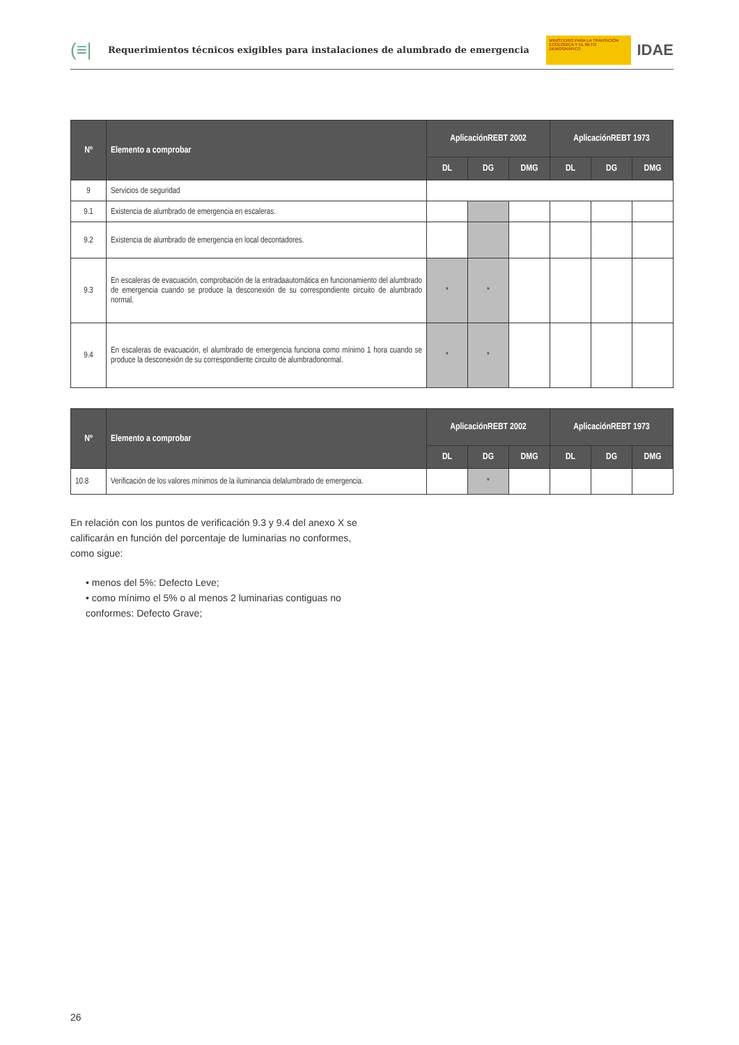(≡|
Requerimientos técnicos exigibles para instalaciones de alumbrado de emergencia
MINISTERIO PARA LA TRANSICIÓN ECOLÓGICA Y EL RETO DEMOGRÁFICO
IDAE
| Nº | Elemento a comprobar | AplicaciónREBT 2002 | | | AplicaciónREBT 1973 | | |
| --- | --- | --- | --- | --- | --- | --- | --- |
| | | DL | DG | DMG | DL | DG | DMG |
| 9 | Servicios de seguridad | | | | | | |
| 9.1 | Existencia de alumbrado de emergencia en escaleras. | | | | | | |
| 9.2 | Existencia de alumbrado de emergencia en local decontadores. | | | | | | |
| 9.3 | En escaleras de evacuación, comprobación de la entradaautomática en funcionamiento del alumbrado de emergencia cuando se produce la desconexión de su correspondiente circuito de alumbrado normal. | * | * | | | | |
| 9.4 | En escaleras de evacuación, el alumbrado de emergencia funciona como mínimo 1 hora cuando se produce la desconexión de su correspondiente circuito de alumbradonormal. | * | * | | | | |
| Nº | Elemento a comprobar | AplicaciónREBT 2002 | | | AplicaciónREBT 1973 | | |
| --- | --- | --- | --- | --- | --- | --- | --- |
| | | DL | DG | DMG | DL | DG | DMG |
| 10.8 | Verificación de los valores mínimos de la iluminancia delalumbrado de emergencia. | | * | | | | |
En relación con los puntos de verificación 9.3 y 9.4 del anexo X se calificarán en función del porcentaje de luminarias no conformes, como sigue:
• menos del 5%: Defecto Leve;
• como mínimo el 5% o al menos 2 luminarias contiguas no conformes: Defecto Grave;
26